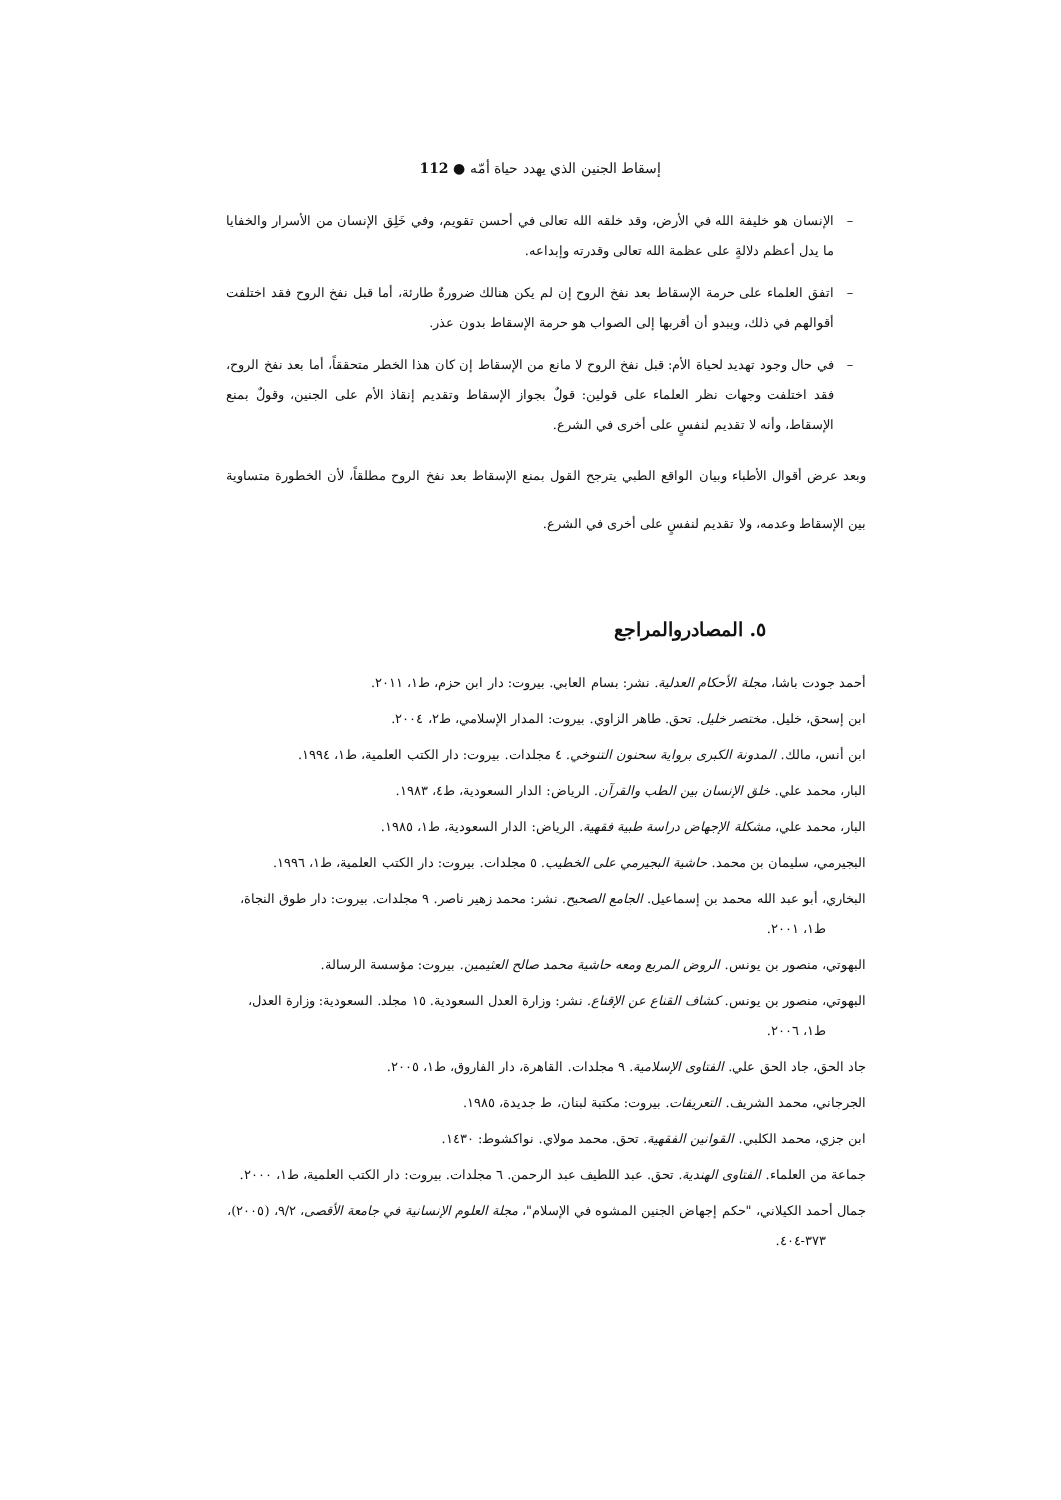إسقاط الجنين الذي يهدد حياة أمّه ● 112
– الإنسان هو خليفة الله في الأرض، وقد خلقه الله تعالى في أحسن تقويم، وفي خَلِق الإنسان من الأسرار والخفايا ما يدل أعظم دلالةٍ على عظمة الله تعالى وقدرته وإبداعه.
– اتفق العلماء على حرمة الإسقاط بعد نفخ الروح إن لم يكن هنالك ضرورةٌ طارئة، أما قبل نفخ الروح فقد اختلفت أقوالهم في ذلك، ويبدو أن أقربها إلى الصواب هو حرمة الإسقاط بدون عذر.
– في حال وجود تهديد لحياة الأم: قبل نفخ الروح لا مانع من الإسقاط إن كان هذا الخطر متحققاً، أما بعد نفخ الروح، فقد اختلفت وجهات نظر العلماء على قولين: قولٌ بجواز الإسقاط وتقديم إنقاذ الأم على الجنين، وقولٌ بمنع الإسقاط، وأنه لا تقديم لنفسٍ على أخرى في الشرع.
وبعد عرض أقوال الأطباء وبيان الواقع الطبي يترجح القول بمنع الإسقاط بعد نفخ الروح مطلقاً، لأن الخطورة متساوية بين الإسقاط وعدمه، ولا تقديم لنفسٍ على أخرى في الشرع.
٥. المصادروالمراجع
أحمد جودت باشا، مجلة الأحكام العدلية. نشر: بسام العابي. بيروت: دار ابن حزم، ط١، ٢٠١١.
ابن إسحق، خليل. مختصر خليل. تحق. طاهر الزاوي. بيروت: المدار الإسلامي، ط٢، ٢٠٠٤.
ابن أنس، مالك. المدونة الكبرى برواية سحنون التنوخي. ٤ مجلدات. بيروت: دار الكتب العلمية، ط١، ١٩٩٤.
البار، محمد علي. خلق الإنسان بين الطب والقرآن. الرياض: الدار السعودية، ط٤، ١٩٨٣.
البار، محمد علي، مشكلة الإجهاض دراسة طبية فقهية. الرياض: الدار السعودية، ط١، ١٩٨٥.
البجيرمي، سليمان بن محمد. حاشية البجيرمي على الخطيب. ٥ مجلدات. بيروت: دار الكتب العلمية، ط١، ١٩٩٦.
البخاري، أبو عبد الله محمد بن إسماعيل. الجامع الصحيح. نشر: محمد زهير ناصر. ٩ مجلدات. بيروت: دار طوق النجاة، ط١، ٢٠٠١.
البهوتي، منصور بن يونس. الروض المربع ومعه حاشية محمد صالح العثيمين. بيروت: مؤسسة الرسالة.
البهوتي، منصور بن يونس. كشاف القناع عن الإقناع. نشر: وزارة العدل السعودية. ١٥ مجلد. السعودية: وزارة العدل، ط١، ٢٠٠٦.
جاد الحق، جاد الحق علي. الفتاوى الإسلامية. ٩ مجلدات. القاهرة، دار الفاروق، ط١، ٢٠٠٥.
الجرجاني، محمد الشريف. التعريفات. بيروت: مكتبة لبنان، ط جديدة، ١٩٨٥.
ابن جزي، محمد الكلبي. القوانين الفقهية. تحق. محمد مولاي. نواكشوط: ١٤٣٠.
جماعة من العلماء. الفتاوى الهندية. تحق. عبد اللطيف عبد الرحمن. ٦ مجلدات. بيروت: دار الكتب العلمية، ط١، ٢٠٠٠.
جمال أحمد الكيلاني، "حكم إجهاض الجنين المشوه في الإسلام"، مجلة العلوم الإنسانية في جامعة الأقصى، ٩/٢، (٢٠٠٥)، ٣٧٣-٤٠٤.